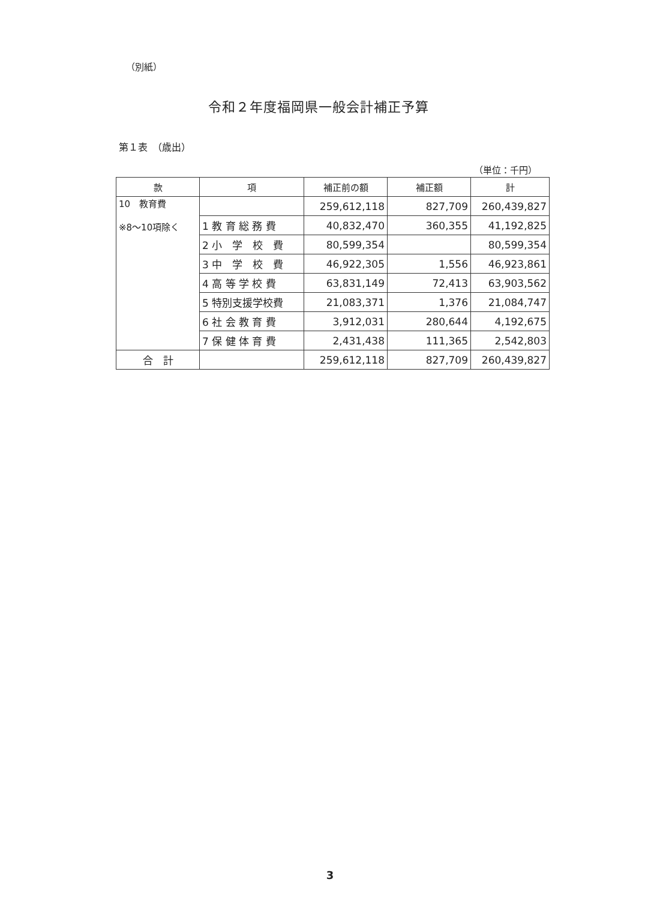（別紙）
令和２年度福岡県一般会計補正予算
第１表　（歳出）
（単位：千円）
| 款 | 項 | 補正前の額 | 補正額 | 計 |
| --- | --- | --- | --- | --- |
| 10 教育費 ※8～10項除く | | 259,612,118 | 827,709 | 260,439,827 |
| | 1 教 育 総 務 費 | 40,832,470 | 360,355 | 41,192,825 |
| | 2 小 学 校 費 | 80,599,354 | | 80,599,354 |
| | 3 中 学 校 費 | 46,922,305 | 1,556 | 46,923,861 |
| | 4 高 等 学 校 費 | 63,831,149 | 72,413 | 63,903,562 |
| | 5 特別支援学校費 | 21,083,371 | 1,376 | 21,084,747 |
| | 6 社 会 教 育 費 | 3,912,031 | 280,644 | 4,192,675 |
| | 7 保 健 体 育 費 | 2,431,438 | 111,365 | 2,542,803 |
| 合 計 | | 259,612,118 | 827,709 | 260,439,827 |
3